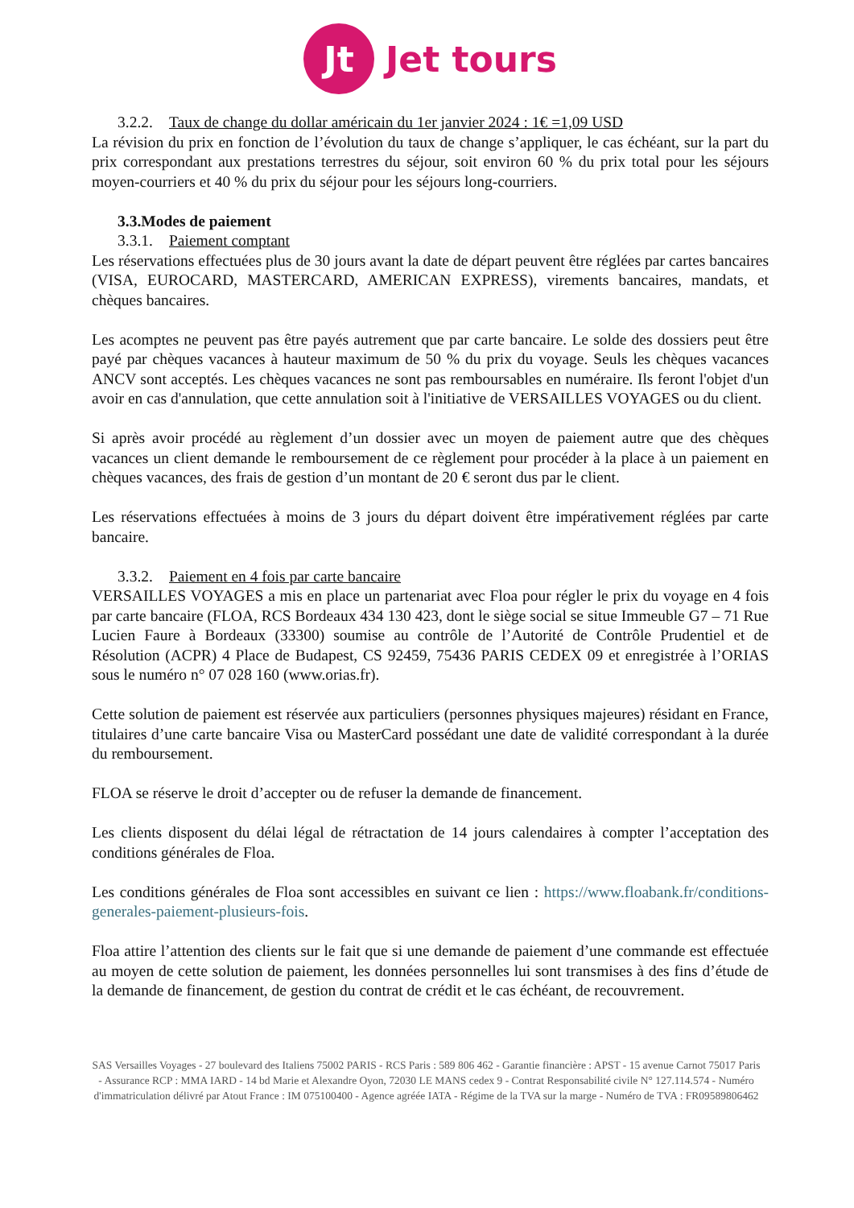Jt
Jet tours
3.2.2. Taux de change du dollar américain du 1er janvier 2024 : 1€ =1,09 USD
La révision du prix en fonction de l’évolution du taux de change s’appliquer, le cas échéant, sur la part du prix correspondant aux prestations terrestres du séjour, soit environ 60 % du prix total pour les séjours moyen-courriers et 40 % du prix du séjour pour les séjours long-courriers.
3.3.Modes de paiement
3.3.1. Paiement comptant
Les réservations effectuées plus de 30 jours avant la date de départ peuvent être réglées par cartes bancaires (VISA, EUROCARD, MASTERCARD, AMERICAN EXPRESS), virements bancaires, mandats, et chèques bancaires.
Les acomptes ne peuvent pas être payés autrement que par carte bancaire. Le solde des dossiers peut être payé par chèques vacances à hauteur maximum de 50 % du prix du voyage. Seuls les chèques vacances ANCV sont acceptés. Les chèques vacances ne sont pas remboursables en numéraire. Ils feront l'objet d'un avoir en cas d'annulation, que cette annulation soit à l'initiative de VERSAILLES VOYAGES ou du client.
Si après avoir procédé au règlement d’un dossier avec un moyen de paiement autre que des chèques vacances un client demande le remboursement de ce règlement pour procéder à la place à un paiement en chèques vacances, des frais de gestion d’un montant de 20 € seront dus par le client.
Les réservations effectuées à moins de 3 jours du départ doivent être impérativement réglées par carte bancaire.
3.3.2. Paiement en 4 fois par carte bancaire
VERSAILLES VOYAGES a mis en place un partenariat avec Floa pour régler le prix du voyage en 4 fois par carte bancaire (FLOA, RCS Bordeaux 434 130 423, dont le siège social se situe Immeuble G7 – 71 Rue Lucien Faure à Bordeaux (33300) soumise au contrôle de l’Autorité de Contrôle Prudentiel et de Résolution (ACPR) 4 Place de Budapest, CS 92459, 75436 PARIS CEDEX 09 et enregistrée à l’ORIAS sous le numéro n° 07 028 160 (www.orias.fr).
Cette solution de paiement est réservée aux particuliers (personnes physiques majeures) résidant en France, titulaires d’une carte bancaire Visa ou MasterCard possédant une date de validité correspondant à la durée du remboursement.
FLOA se réserve le droit d’accepter ou de refuser la demande de financement.
Les clients disposent du délai légal de rétractation de 14 jours calendaires à compter l’acceptation des conditions générales de Floa.
Les conditions générales de Floa sont accessibles en suivant ce lien : https://www.floabank.fr/conditions-generales-paiement-plusieurs-fois.
Floa attire l’attention des clients sur le fait que si une demande de paiement d’une commande est effectuée au moyen de cette solution de paiement, les données personnelles lui sont transmises à des fins d’étude de la demande de financement, de gestion du contrat de crédit et le cas échéant, de recouvrement.
SAS Versailles Voyages - 27 boulevard des Italiens 75002 PARIS - RCS Paris : 589 806 462 - Garantie financière : APST - 15 avenue Carnot 75017 Paris - Assurance RCP : MMA IARD - 14 bd Marie et Alexandre Oyon, 72030 LE MANS cedex 9 - Contrat Responsabilité civile N° 127.114.574 - Numéro d'immatriculation délivré par Atout France : IM 075100400 - Agence agréée IATA - Régime de la TVA sur la marge - Numéro de TVA : FR09589806462